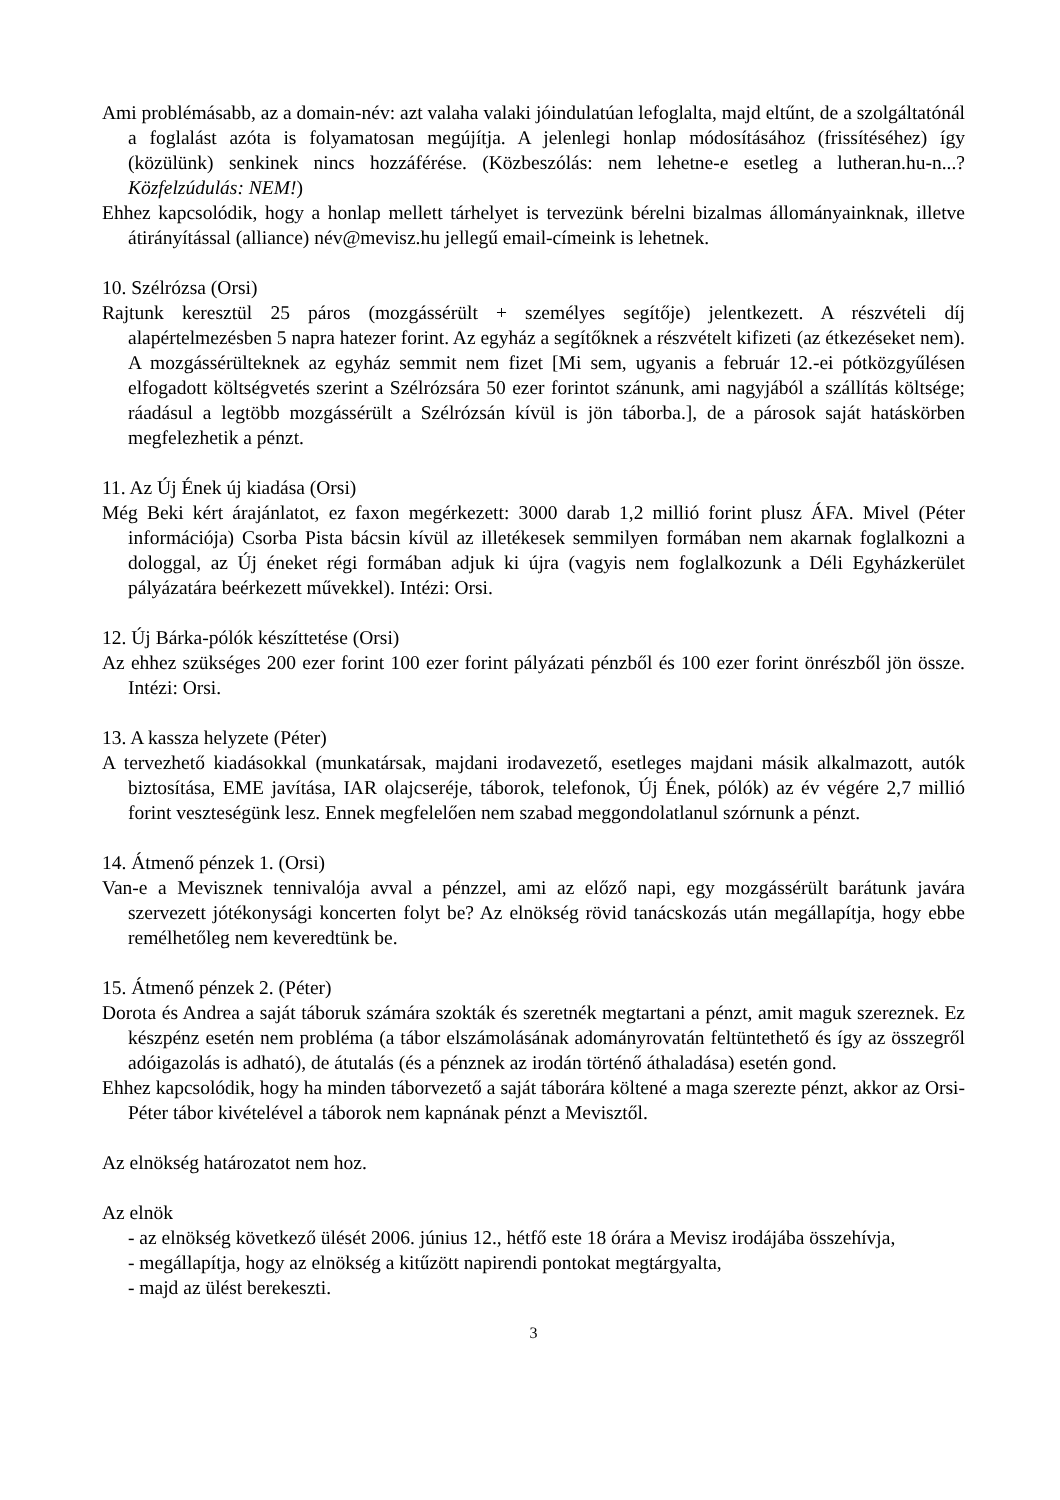Ami problémásabb, az a domain-név: azt valaha valaki jóindulatúan lefoglalta, majd eltűnt, de a szolgáltatónál a foglalást azóta is folyamatosan megújítja. A jelenlegi honlap módosításához (frissítéséhez) így (közülünk) senkinek nincs hozzáférése. (Közbeszólás: nem lehetne-e esetleg a lutheran.hu-n...? Közfelzúdulás: NEM!)
Ehhez kapcsolódik, hogy a honlap mellett tárhelyet is tervezünk bérelni bizalmas állományainknak, illetve átirányítással (alliance) név@mevisz.hu jellegű email-címeink is lehetnek.
10. Szélrózsa (Orsi)
Rajtunk keresztül 25 páros (mozgássérült + személyes segítője) jelentkezett. A részvételi díj alapértelmezésben 5 napra hatezer forint. Az egyház a segítőknek a részvételt kifizeti (az étkezéseket nem). A mozgássérülteknek az egyház semmit nem fizet [Mi sem, ugyanis a február 12.-ei pótközgyűlésen elfogadott költségvetés szerint a Szélrózsára 50 ezer forintot szánunk, ami nagyjából a szállítás költsége; ráadásul a legtöbb mozgássérült a Szélrózsán kívül is jön táborba.], de a párosok saját hatáskörben megfelezhetik a pénzt.
11. Az Új Ének új kiadása (Orsi)
Még Beki kért árajánlatot, ez faxon megérkezett: 3000 darab 1,2 millió forint plusz ÁFA. Mivel (Péter információja) Csorba Pista bácsin kívül az illetékesek semmilyen formában nem akarnak foglalkozni a dologgal, az Új éneket régi formában adjuk ki újra (vagyis nem foglalkozunk a Déli Egyházkerület pályázatára beérkezett művekkel). Intézi: Orsi.
12. Új Bárka-pólók készíttetése (Orsi)
Az ehhez szükséges 200 ezer forint 100 ezer forint pályázati pénzből és 100 ezer forint önrészből jön össze. Intézi: Orsi.
13. A kassza helyzete (Péter)
A tervezhető kiadásokkal (munkatársak, majdani irodavezető, esetleges majdani másik alkalmazott, autók biztosítása, EME javítása, IAR olajcseréje, táborok, telefonok, Új Ének, pólók) az év végére 2,7 millió forint veszteségünk lesz. Ennek megfelelően nem szabad meggondolatlanul szórnunk a pénzt.
14. Átmenő pénzek 1. (Orsi)
Van-e a Mevisznek tennivalója avval a pénzzel, ami az előző napi, egy mozgássérült barátunk javára szervezett jótékonysági koncerten folyt be? Az elnökség rövid tanácskozás után megállapítja, hogy ebbe remélhetőleg nem keveredtünk be.
15. Átmenő pénzek 2. (Péter)
Dorota és Andrea a saját táboruk számára szokták és szeretnék megtartani a pénzt, amit maguk szereznek. Ez készpénz esetén nem probléma (a tábor elszámolásának adományrovatán feltüntethető és így az összegről adóigazolás is adható), de átutalás (és a pénznek az irodán történő áthaladása) esetén gond.
Ehhez kapcsolódik, hogy ha minden táborvezető a saját táborára költené a maga szerezte pénzt, akkor az Orsi-Péter tábor kivételével a táborok nem kapnának pénzt a Mevisztől.
Az elnökség határozatot nem hoz.
Az elnök
- az elnökség következő ülését 2006. június 12., hétfő este 18 órára a Mevisz irodájába összehívja,
- megállapítja, hogy az elnökség a kitűzött napirendi pontokat megtárgyalta,
- majd az ülést berekeszti.
3